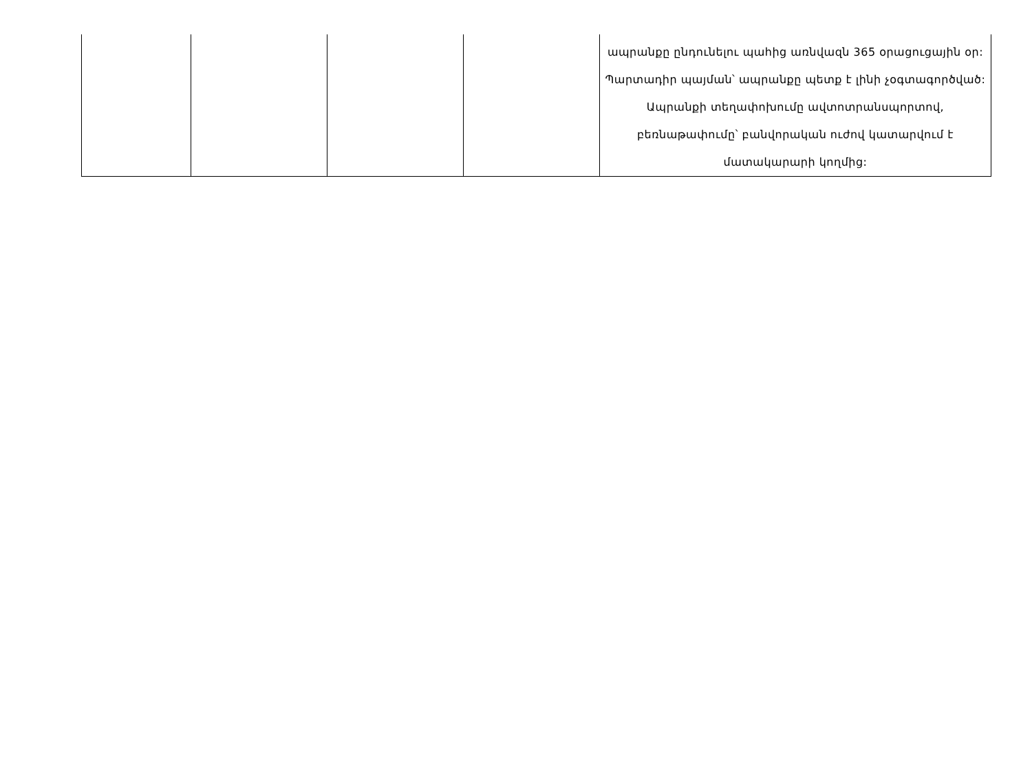| | | | | ապրանքը ընդունելու պահից առնվազն 365 օրացուցային օր: Պարտադիր պայման՝ ապրանքը պետք է լինի չօգտագործված: Ապրանքի տեղափոխումը ավտոտրանսպորտով, բեռնաթափումը՝ բանվորական ուժով կատարվում է մատակարարի կողմից: |